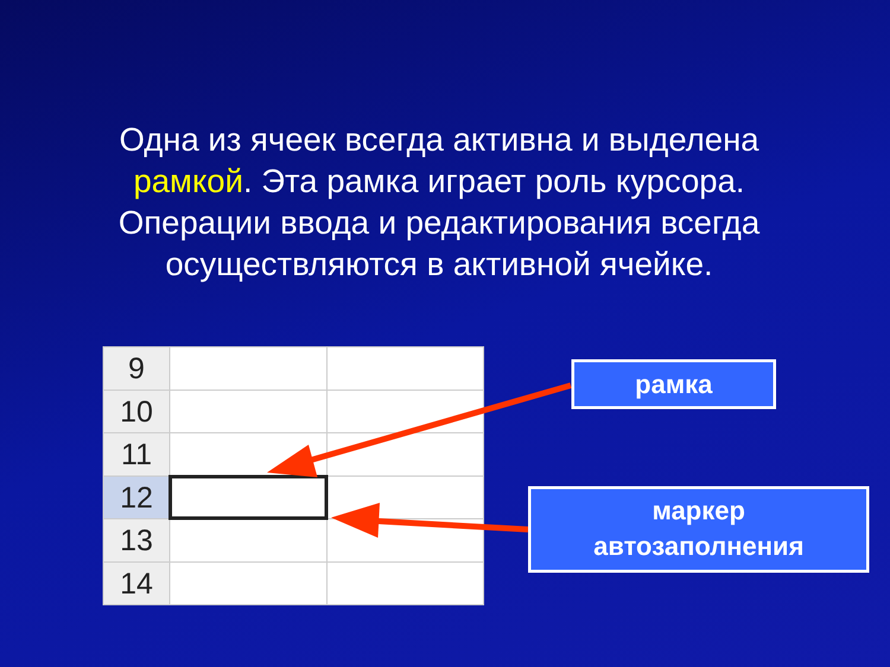Одна из ячеек всегда активна и выделена рамкой. Эта рамка играет роль курсора. Операции ввода и редактирования всегда осуществляются в активной ячейке.
| 9 | | |
| 10 | | |
| 11 | | |
| 12 | | |
| 13 | | |
| 14 | | |
рамка
маркер
автозаполнения